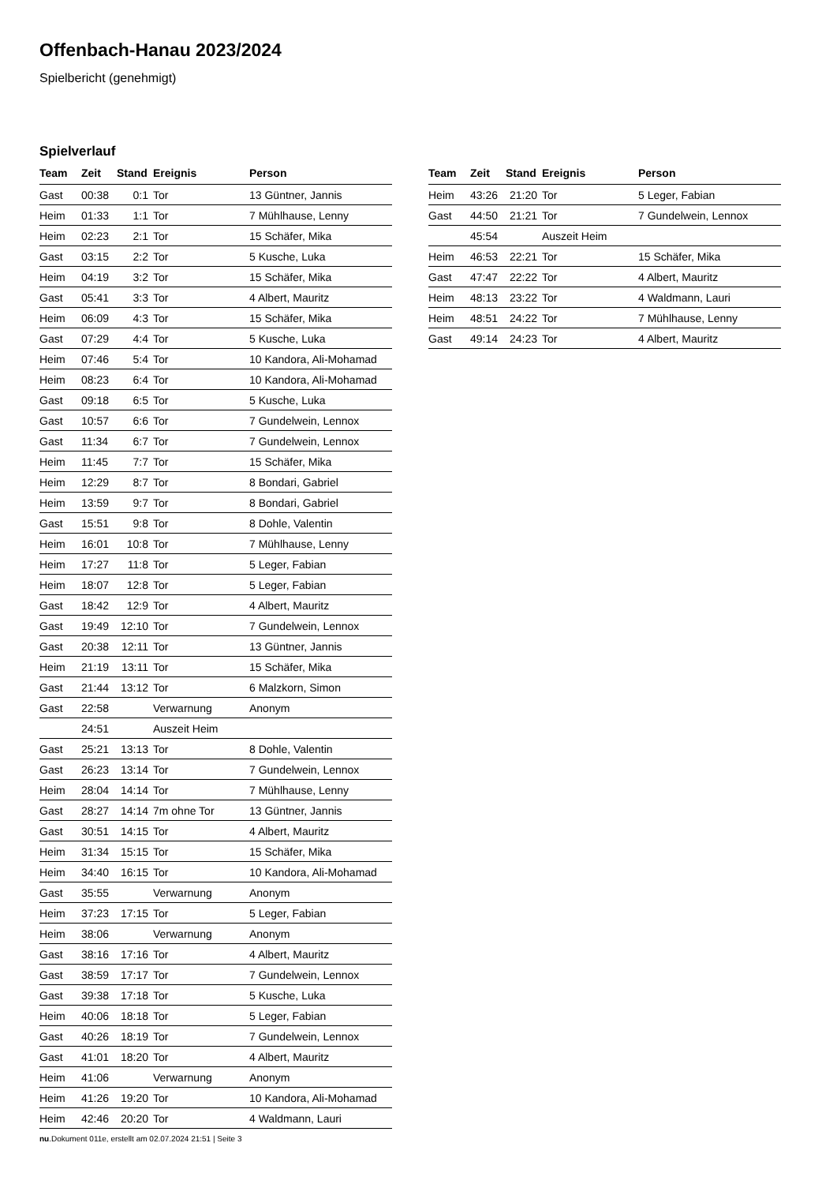Offenbach-Hanau 2023/2024
Spielbericht (genehmigt)
Spielverlauf
| Team | Zeit | Stand | Ereignis | Person |
| --- | --- | --- | --- | --- |
| Gast | 00:38 | 0:1 | Tor | 13 Güntner, Jannis |
| Heim | 01:33 | 1:1 | Tor | 7 Mühlhause, Lenny |
| Heim | 02:23 | 2:1 | Tor | 15 Schäfer, Mika |
| Gast | 03:15 | 2:2 | Tor | 5 Kusche, Luka |
| Heim | 04:19 | 3:2 | Tor | 15 Schäfer, Mika |
| Gast | 05:41 | 3:3 | Tor | 4 Albert, Mauritz |
| Heim | 06:09 | 4:3 | Tor | 15 Schäfer, Mika |
| Gast | 07:29 | 4:4 | Tor | 5 Kusche, Luka |
| Heim | 07:46 | 5:4 | Tor | 10 Kandora, Ali-Mohamad |
| Heim | 08:23 | 6:4 | Tor | 10 Kandora, Ali-Mohamad |
| Gast | 09:18 | 6:5 | Tor | 5 Kusche, Luka |
| Gast | 10:57 | 6:6 | Tor | 7 Gundelwein, Lennox |
| Gast | 11:34 | 6:7 | Tor | 7 Gundelwein, Lennox |
| Heim | 11:45 | 7:7 | Tor | 15 Schäfer, Mika |
| Heim | 12:29 | 8:7 | Tor | 8 Bondari, Gabriel |
| Heim | 13:59 | 9:7 | Tor | 8 Bondari, Gabriel |
| Gast | 15:51 | 9:8 | Tor | 8 Dohle, Valentin |
| Heim | 16:01 | 10:8 | Tor | 7 Mühlhause, Lenny |
| Heim | 17:27 | 11:8 | Tor | 5 Leger, Fabian |
| Heim | 18:07 | 12:8 | Tor | 5 Leger, Fabian |
| Gast | 18:42 | 12:9 | Tor | 4 Albert, Mauritz |
| Gast | 19:49 | 12:10 | Tor | 7 Gundelwein, Lennox |
| Gast | 20:38 | 12:11 | Tor | 13 Güntner, Jannis |
| Heim | 21:19 | 13:11 | Tor | 15 Schäfer, Mika |
| Gast | 21:44 | 13:12 | Tor | 6 Malzkorn, Simon |
| Gast | 22:58 | | Verwarnung | Anonym |
| | 24:51 | | Auszeit Heim | |
| Gast | 25:21 | 13:13 | Tor | 8 Dohle, Valentin |
| Gast | 26:23 | 13:14 | Tor | 7 Gundelwein, Lennox |
| Heim | 28:04 | 14:14 | Tor | 7 Mühlhause, Lenny |
| Gast | 28:27 | 14:14 | 7m ohne Tor | 13 Güntner, Jannis |
| Gast | 30:51 | 14:15 | Tor | 4 Albert, Mauritz |
| Heim | 31:34 | 15:15 | Tor | 15 Schäfer, Mika |
| Heim | 34:40 | 16:15 | Tor | 10 Kandora, Ali-Mohamad |
| Gast | 35:55 | | Verwarnung | Anonym |
| Heim | 37:23 | 17:15 | Tor | 5 Leger, Fabian |
| Heim | 38:06 | | Verwarnung | Anonym |
| Gast | 38:16 | 17:16 | Tor | 4 Albert, Mauritz |
| Gast | 38:59 | 17:17 | Tor | 7 Gundelwein, Lennox |
| Gast | 39:38 | 17:18 | Tor | 5 Kusche, Luka |
| Heim | 40:06 | 18:18 | Tor | 5 Leger, Fabian |
| Gast | 40:26 | 18:19 | Tor | 7 Gundelwein, Lennox |
| Gast | 41:01 | 18:20 | Tor | 4 Albert, Mauritz |
| Heim | 41:06 | | Verwarnung | Anonym |
| Heim | 41:26 | 19:20 | Tor | 10 Kandora, Ali-Mohamad |
| Heim | 42:46 | 20:20 | Tor | 4 Waldmann, Lauri |
| Team | Zeit | Stand | Ereignis | Person |
| --- | --- | --- | --- | --- |
| Heim | 43:26 | 21:20 | Tor | 5 Leger, Fabian |
| Gast | 44:50 | 21:21 | Tor | 7 Gundelwein, Lennox |
| | 45:54 | | Auszeit Heim | |
| Heim | 46:53 | 22:21 | Tor | 15 Schäfer, Mika |
| Gast | 47:47 | 22:22 | Tor | 4 Albert, Mauritz |
| Heim | 48:13 | 23:22 | Tor | 4 Waldmann, Lauri |
| Heim | 48:51 | 24:22 | Tor | 7 Mühlhause, Lenny |
| Gast | 49:14 | 24:23 | Tor | 4 Albert, Mauritz |
nu.Dokument 011e, erstellt am 02.07.2024 21:51 | Seite 3